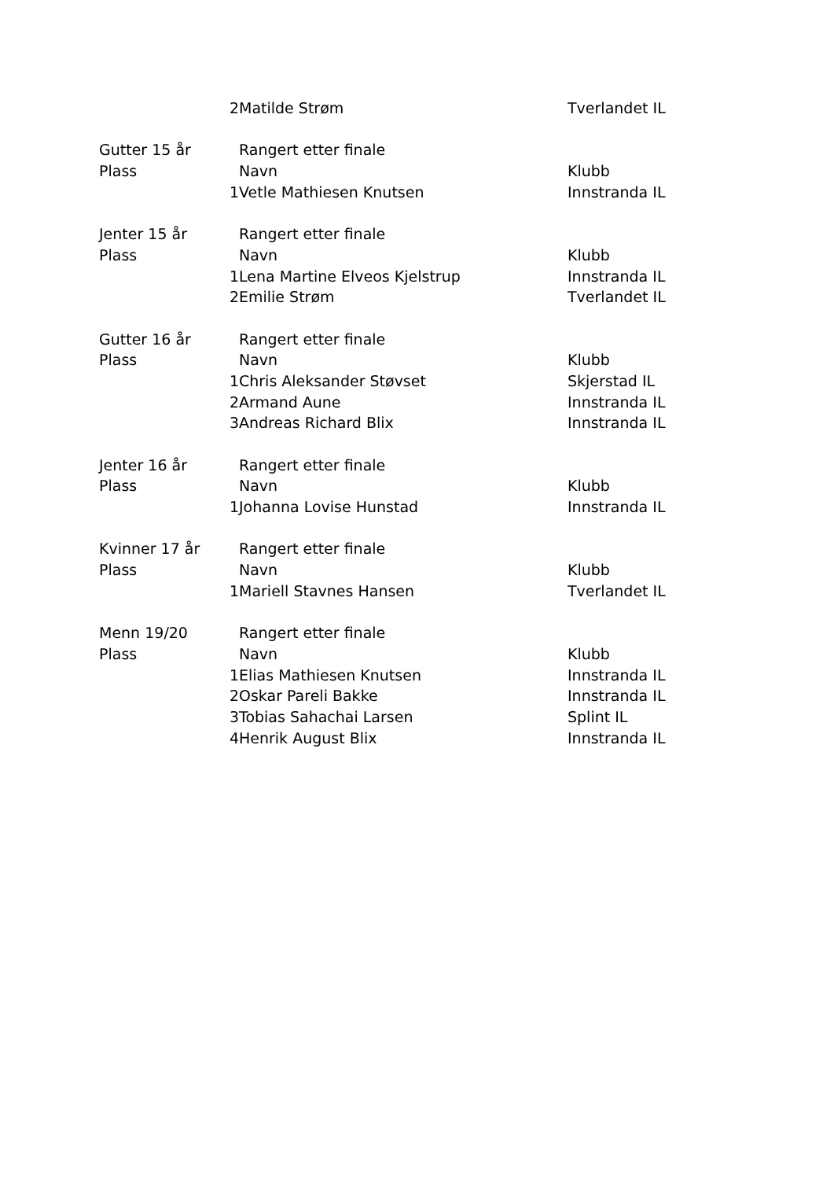| | 2 | Matilde Strøm | Tverlandet IL |
| Gutter 15 år | | Rangert etter finale | |
| Plass | | Navn | Klubb |
| | 1 | Vetle Mathiesen Knutsen | Innstranda IL |
| Jenter 15 år | | Rangert etter finale | |
| Plass | | Navn | Klubb |
| | 1 | Lena Martine Elveos Kjelstrup | Innstranda IL |
| | 2 | Emilie Strøm | Tverlandet IL |
| Gutter 16 år | | Rangert etter finale | |
| Plass | | Navn | Klubb |
| | 1 | Chris Aleksander Støvset | Skjerstad IL |
| | 2 | Armand Aune | Innstranda IL |
| | 3 | Andreas Richard Blix | Innstranda IL |
| Jenter 16 år | | Rangert etter finale | |
| Plass | | Navn | Klubb |
| | 1 | Johanna Lovise Hunstad | Innstranda IL |
| Kvinner 17 år | | Rangert etter finale | |
| Plass | | Navn | Klubb |
| | 1 | Mariell Stavnes Hansen | Tverlandet IL |
| Menn 19/20 | | Rangert etter finale | |
| Plass | | Navn | Klubb |
| | 1 | Elias Mathiesen Knutsen | Innstranda IL |
| | 2 | Oskar Pareli Bakke | Innstranda IL |
| | 3 | Tobias Sahachai Larsen | Splint IL |
| | 4 | Henrik August Blix | Innstranda IL |